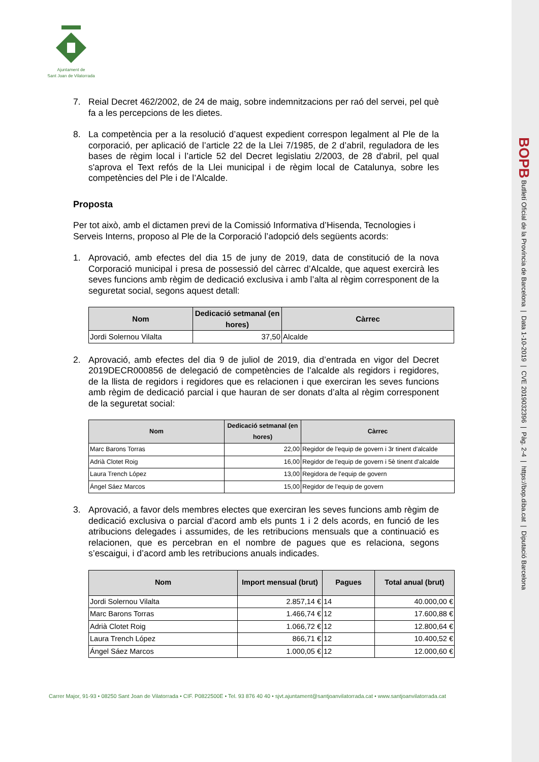BOPB Butlletí Oficial de la Província de Barcelona | Data 1-10-2019 | CVE 2019032396 | Pàg. 2-4 | https://bop.diba.cat | Diputació Barcelona
Ajuntament de
Sant Joan de Vilatorrada
7. Reial Decret 462/2002, de 24 de maig, sobre indemnitzacions per raó del servei, pel què fa a les percepcions de les dietes.
8. La competència per a la resolució d’aquest expedient correspon legalment al Ple de la corporació, per aplicació de l’article 22 de la Llei 7/1985, de 2 d’abril, reguladora de les bases de règim local i l’article 52 del Decret legislatiu 2/2003, de 28 d'abril, pel qual s'aprova el Text refós de la Llei municipal i de règim local de Catalunya, sobre les competències del Ple i de l’Alcalde.
Proposta
Per tot això, amb el dictamen previ de la Comissió Informativa d’Hisenda, Tecnologies i Serveis Interns, proposo al Ple de la Corporació l’adopció dels següents acords:
1. Aprovació, amb efectes del dia 15 de juny de 2019, data de constitució de la nova Corporació municipal i presa de possessió del càrrec d’Alcalde, que aquest exercirà les seves funcions amb règim de dedicació exclusiva i amb l’alta al règim corresponent de la seguretat social, segons aquest detall:
| Nom | Dedicació setmanal (en hores) | Càrrec |
| --- | --- | --- |
| Jordi Solernou Vilalta | 37,50 | Alcalde |
2. Aprovació, amb efectes del dia 9 de juliol de 2019, dia d’entrada en vigor del Decret 2019DECR000856 de delegació de competències de l’alcalde als regidors i regidores, de la llista de regidors i regidores que es relacionen i que exerciran les seves funcions amb règim de dedicació parcial i que hauran de ser donats d’alta al règim corresponent de la seguretat social:
| Nom | Dedicació setmanal (en hores) | Càrrec |
| --- | --- | --- |
| Marc Barons Torras | 22,00 | Regidor de l'equip de govern i 3r tinent d'alcalde |
| Adrià Clotet Roig | 16,00 | Regidor de l'equip de govern i 5è tinent d'alcalde |
| Laura Trench López | 13,00 | Regidora de l'equip de govern |
| Ángel Sáez Marcos | 15,00 | Regidor de l'equip de govern |
3. Aprovació, a favor dels membres electes que exerciran les seves funcions amb règim de dedicació exclusiva o parcial d’acord amb els punts 1 i 2 dels acords, en funció de les atribucions delegades i assumides, de les retribucions mensuals que a continuació es relacionen, que es percebran en el nombre de pagues que es relaciona, segons s’escaigui, i d’acord amb les retribucions anuals indicades.
| Nom | Import mensual (brut) | Pagues | Total anual (brut) |
| --- | --- | --- | --- |
| Jordi Solernou Vilalta | 2.857,14 € | 14 | 40.000,00 € |
| Marc Barons Torras | 1.466,74 € | 12 | 17.600,88 € |
| Adrià Clotet Roig | 1.066,72 € | 12 | 12.800,64 € |
| Laura Trench López | 866,71 € | 12 | 10.400,52 € |
| Ángel Sáez Marcos | 1.000,05 € | 12 | 12.000,60 € |
Carrer Major, 91-93 • 08250 Sant Joan de Vilatorrada • CIF. P0822500E • Tel. 93 876 40 40 • sjvt.ajuntament@santjoanvilatorrada.cat • www.santjoanvilatorrada.cat